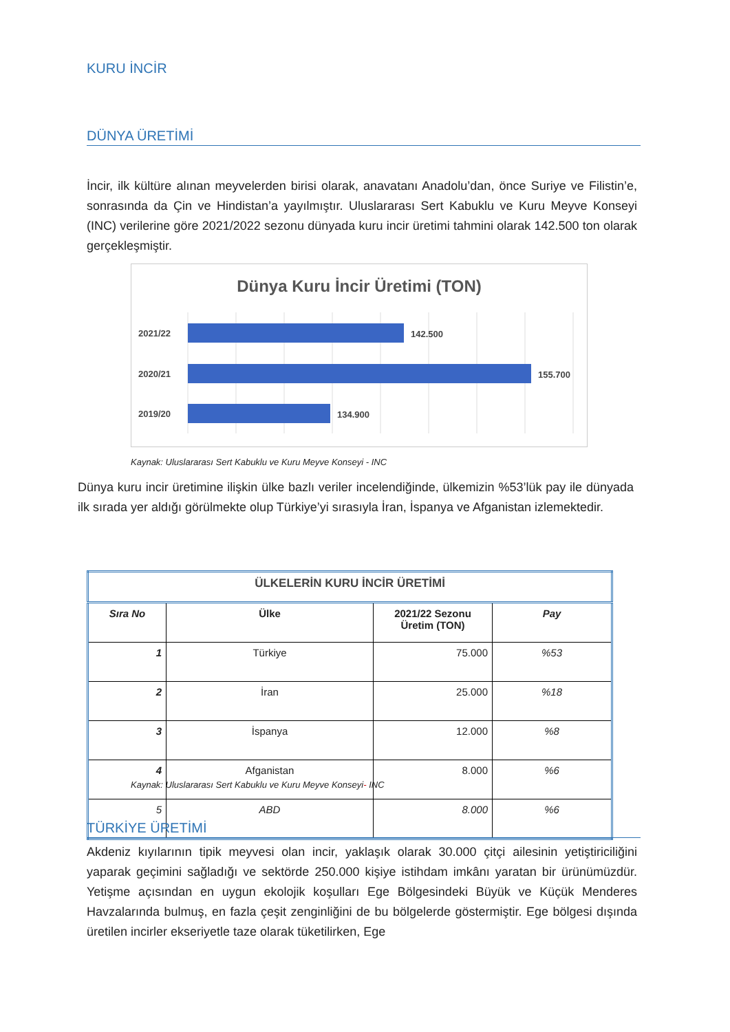KURU İNCİR
DÜNYA ÜRETİMİ
İncir, ilk kültüre alınan meyvelerden birisi olarak, anavatanı Anadolu’dan, önce Suriye ve Filistin’e, sonrasında da Çin ve Hindistan’a yayılmıştır. Uluslararası Sert Kabuklu ve Kuru Meyve Konseyi (INC) verilerine göre 2021/2022 sezonu dünyada kuru incir üretimi tahmini olarak 142.500 ton olarak gerçekleşmiştir.
Dünya Kuru İncir Üretimi (TON)
2021/22
2020/21
2019/20
142.500
155.700
134.900
Kaynak: Uluslararası Sert Kabuklu ve Kuru Meyve Konseyi - INC
Dünya kuru incir üretimine ilişkin ülke bazlı veriler incelendiğinde, ülkemizin %53’lük pay ile dünyada ilk sırada yer aldığı görülmekte olup Türkiye’yi sırasıyla İran, İspanya ve Afganistan izlemektedir.
| ÜLKELERİN KURU İNCİR ÜRETİMİ | | | |
| --- | --- | --- | --- |
| Sıra No | Ülke | 2021/22 Sezonu Üretim (TON) | Pay |
| 1 | Türkiye | 75.000 | %53 |
| 2 | İran | 25.000 | %18 |
| 3 | İspanya | 12.000 | %8 |
| 4 | Afganistan | 8.000 | %6 |
| 5 | ABD | 8.000 | %6 |
Kaynak: Uluslararası Sert Kabuklu ve Kuru Meyve Konseyi- INC
TÜRKİYE ÜRETİMİ
Akdeniz kıyılarının tipik meyvesi olan incir, yaklaşık olarak 30.000 çitçi ailesinin yetiştiriciliğini yaparak geçimini sağladığı ve sektörde 250.000 kişiye istihdam imkânı yaratan bir ürünümüzdür. Yetişme açısından en uygun ekolojik koşulları Ege Bölgesindeki Büyük ve Küçük Menderes Havzalarında bulmuş, en fazla çeşit zenginliğini de bu bölgelerde göstermiştir. Ege bölgesi dışında üretilen incirler ekseriyetle taze olarak tüketilirken, Ege